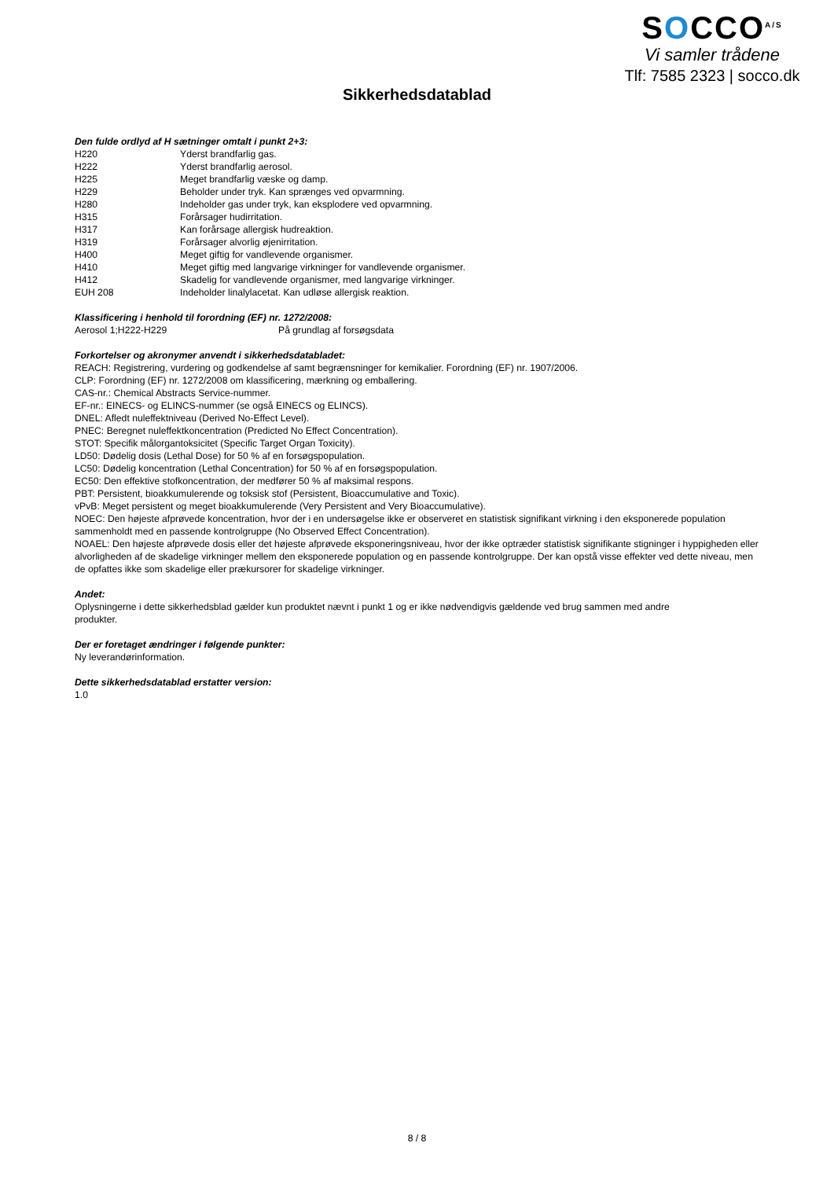SOCCO<sup>A/S</sup>
Vi samler trådene
Tlf: 7585 2323 | socco.dk
Sikkerhedsdatablad
Den fulde ordlyd af H sætninger omtalt i punkt 2+3:
| H220 | Yderst brandfarlig gas. |
| H222 | Yderst brandfarlig aerosol. |
| H225 | Meget brandfarlig væske og damp. |
| H229 | Beholder under tryk. Kan sprænges ved opvarmning. |
| H280 | Indeholder gas under tryk, kan eksplodere ved opvarmning. |
| H315 | Forårsager hudirritation. |
| H317 | Kan forårsage allergisk hudreaktion. |
| H319 | Forårsager alvorlig øjenirritation. |
| H400 | Meget giftig for vandlevende organismer. |
| H410 | Meget giftig med langvarige virkninger for vandlevende organismer. |
| H412 | Skadelig for vandlevende organismer, med langvarige virkninger. |
| EUH 208 | Indeholder linalylacetat. Kan udløse allergisk reaktion. |
Klassificering i henhold til forordning (EF) nr. 1272/2008:
| Aerosol 1;H222-H229 | På grundlag af forsøgsdata |
Forkortelser og akronymer anvendt i sikkerhedsdatabladet:
REACH: Registrering, vurdering og godkendelse af samt begrænsninger for kemikalier. Forordning (EF) nr. 1907/2006.
CLP: Forordning (EF) nr. 1272/2008 om klassificering, mærkning og emballering.
CAS-nr.: Chemical Abstracts Service-nummer.
EF-nr.: EINECS- og ELINCS-nummer (se også EINECS og ELINCS).
DNEL: Afledt nuleffektniveau (Derived No-Effect Level).
PNEC: Beregnet nuleffektkoncentration (Predicted No Effect Concentration).
STOT: Specifik målorgantoksicitet (Specific Target Organ Toxicity).
LD50: Dødelig dosis (Lethal Dose) for 50 % af en forsøgspopulation.
LC50: Dødelig koncentration (Lethal Concentration) for 50 % af en forsøgspopulation.
EC50: Den effektive stofkoncentration, der medfører 50 % af maksimal respons.
PBT: Persistent, bioakkumulerende og toksisk stof (Persistent, Bioaccumulative and Toxic).
vPvB: Meget persistent og meget bioakkumulerende (Very Persistent and Very Bioaccumulative).
NOEC: Den højeste afprøvede koncentration, hvor der i en undersøgelse ikke er observeret en statistisk signifikant virkning i den eksponerede population sammenholdt med en passende kontrolgruppe (No Observed Effect Concentration).
NOAEL: Den højeste afprøvede dosis eller det højeste afprøvede eksponeringsniveau, hvor der ikke optræder statistisk signifikante stigninger i hyppigheden eller alvorligheden af de skadelige virkninger mellem den eksponerede population og en passende kontrolgruppe. Der kan opstå visse effekter ved dette niveau, men de opfattes ikke som skadelige eller prækursorer for skadelige virkninger.
Andet:
Oplysningerne i dette sikkerhedsblad gælder kun produktet nævnt i punkt 1 og er ikke nødvendigvis gældende ved brug sammen med andre produkter.
Der er foretaget ændringer i følgende punkter:
Ny leverandørinformation.
Dette sikkerhedsdatablad erstatter version:
1.0
8 / 8